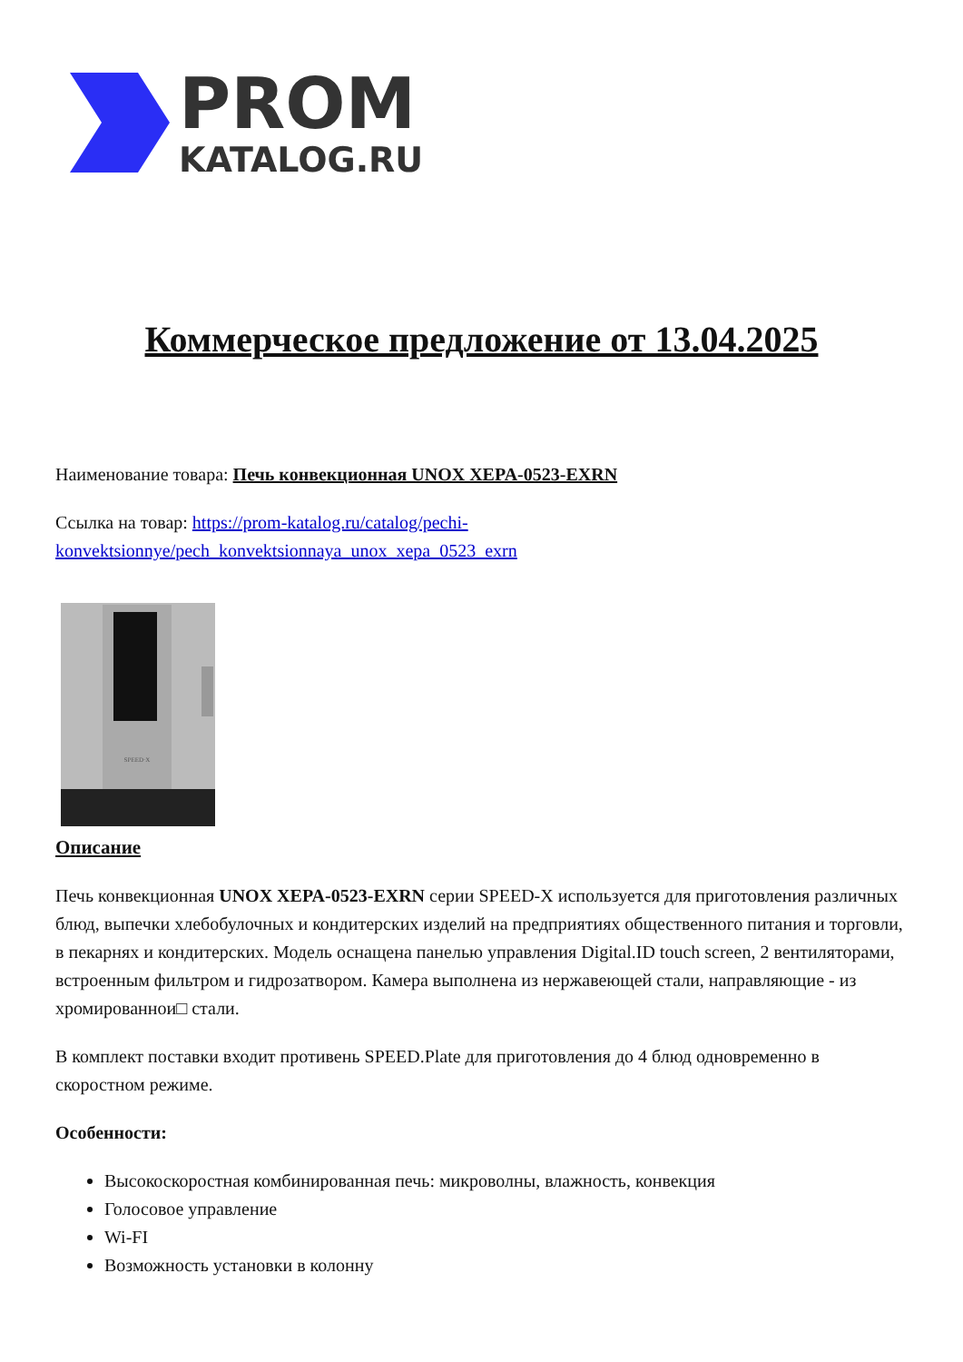PROM
KATALOG.RU
Коммерческое предложение от 13.04.2025
Наименование товара: Печь конвекционная UNOX XEPA-0523-EXRN
Ссылка на товар: https://prom-katalog.ru/catalog/pechi-konvektsionnye/pech_konvektsionnaya_unox_xepa_0523_exrn
SPEED·X
Описание
Печь конвекционная UNOX XEPA-0523-EXRN серии SPEED-X используется для приготовления различных блюд, выпечки хлебобулочных и кондитерских изделий на предприятиях общественного питания и торговли, в пекарнях и кондитерских. Модель оснащена панелью управления Digital.ID touch screen, 2 вентиляторами, встроенным фильтром и гидрозатвором. Камера выполнена из нержавеющей стали, направляющие - из хромированнои□ стали.
В комплект поставки входит противень SPEED.Plate для приготовления до 4 блюд одновременно в скоростном режиме.
Особенности:
Высокоскоростная комбинированная печь: микроволны, влажность, конвекция
Голосовое управление
Wi-FI
Возможность установки в колонну